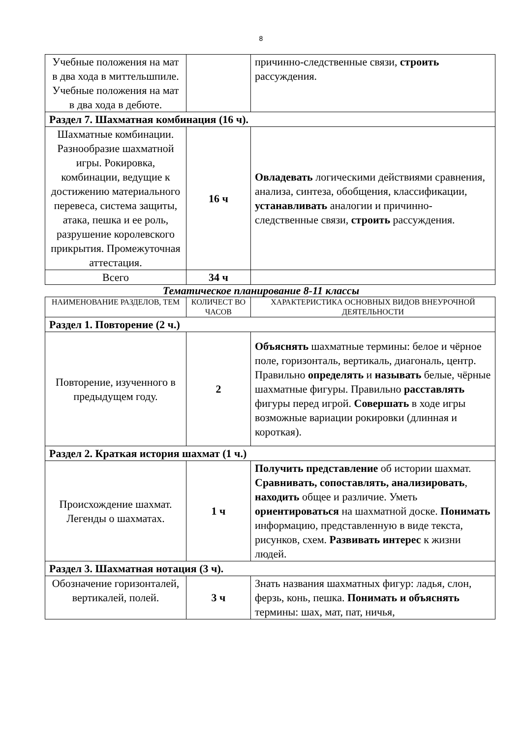8
| Учебные положения на мат в два хода в миттельшпиле. Учебные положения на мат в два хода в дебюте. | | причинно-следственные связи, строить рассуждения. |
| Раздел 7. Шахматная комбинация (16 ч). | | |
| Шахматные комбинации. Разнообразие шахматной игры. Рокировка, комбинации, ведущие к достижению материального перевеса, система защиты, атака, пешка и ее роль, разрушение королевского прикрытия. Промежуточная аттестация. | 16 ч | Овладевать логическими действиями сравнения, анализа, синтеза, обобщения, классификации, устанавливать аналогии и причинно-следственные связи, строить рассуждения. |
| Всего | 34 ч | |
Тематическое планирование 8-11 классы
| НАИМЕНОВАНИЕ РАЗДЕЛОВ, ТЕМ | КОЛИЧЕСТ ВО ЧАСОВ | ХАРАКТЕРИСТИКА ОСНОВНЫХ ВИДОВ ВНЕУРОЧНОЙ ДЕЯТЕЛЬНОСТИ |
| --- | --- | --- |
| Раздел 1. Повторение (2 ч.) | | |
| Повторение, изученного в предыдущем году. | 2 | Объяснять шахматные термины: белое и чёрное поле, горизонталь, вертикаль, диагональ, центр. Правильно определять и называть белые, чёрные шахматные фигуры. Правильно расставлять фигуры перед игрой. Совершать в ходе игры возможные вариации рокировки (длинная и короткая). |
| Раздел 2. Краткая история шахмат (1 ч.) | | |
| Происхождение шахмат. Легенды о шахматах. | 1 ч | Получить представление об истории шахмат. Сравнивать, сопоставлять, анализировать , находить общее и различие. Уметь ориентироваться на шахматной доске. Понимать информацию, представленную в виде текста, рисунков, схем. Развивать интерес к жизни людей. |
| Раздел 3. Шахматная нотация (3 ч). | | |
| Обозначение горизонталей, вертикалей, полей. | 3 ч | Знать названия шахматных фигур: ладья, слон, ферзь, конь, пешка. Понимать и объяснять термины: шах, мат, пат, ничья, |